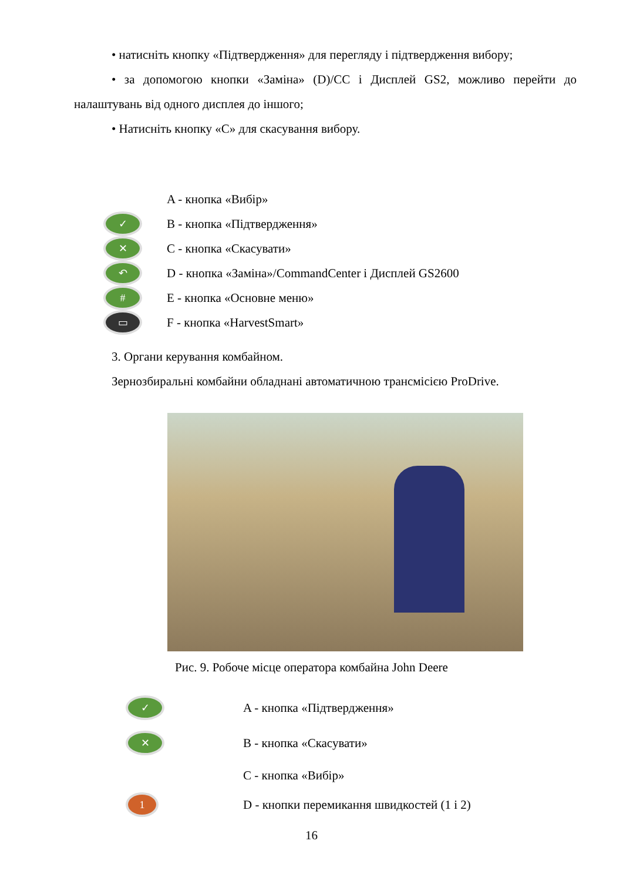• натисніть кнопку «Підтвердження» для перегляду і підтвердження вибору;
• за допомогою кнопки «Заміна» (D)/CC і Дисплей GS2, можливо перейти до налаштувань від одного дисплея до іншого;
• Натисніть кнопку «C» для скасування вибору.
A - кнопка «Вибір»
✓ B - кнопка «Підтвердження»
✕ C - кнопка «Скасувати»
↶ D - кнопка «Заміна»/CommandCenter і Дисплей GS2600
# E - кнопка «Основне меню»
▭ F - кнопка «HarvestSmart»
3. Органи керування комбайном.
Зернозбиральні комбайни обладнані автоматичною трансмісією ProDrive.
Рис. 9. Робоче місце оператора комбайна John Deere
✓ A - кнопка «Підтвердження»
✕ B - кнопка «Скасувати»
C - кнопка «Вибір»
1 D - кнопки перемикання швидкостей (1 і 2)
16